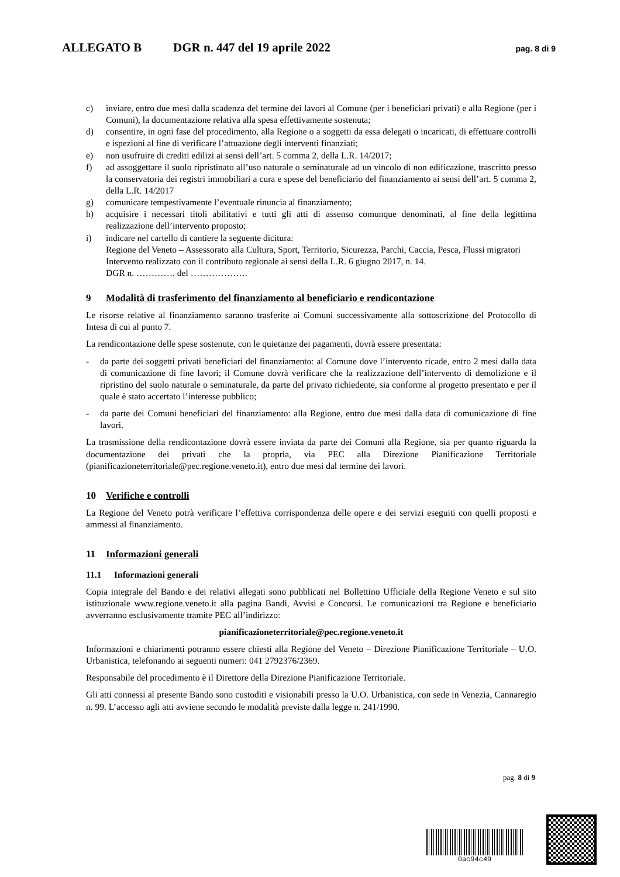ALLEGATO B DGR n. 447 del 19 aprile 2022 pag. 8 di 9
c) inviare, entro due mesi dalla scadenza del termine dei lavori al Comune (per i beneficiari privati) e alla Regione (per i Comuni), la documentazione relativa alla spesa effettivamente sostenuta;
d) consentire, in ogni fase del procedimento, alla Regione o a soggetti da essa delegati o incaricati, di effettuare controlli e ispezioni al fine di verificare l’attuazione degli interventi finanziati;
e) non usufruire di crediti edilizi ai sensi dell’art. 5 comma 2, della L.R. 14/2017;
f) ad assoggettare il suolo ripristinato all’uso naturale o seminaturale ad un vincolo di non edificazione, trascritto presso la conservatoria dei registri immobiliari a cura e spese del beneficiario del finanziamento ai sensi dell’art. 5 comma 2, della L.R. 14/2017
g) comunicare tempestivamente l’eventuale rinuncia al finanziamento;
h) acquisire i necessari titoli abilitativi e tutti gli atti di assenso comunque denominati, al fine della legittima realizzazione dell’intervento proposto;
i) indicare nel cartello di cantiere la seguente dicitura:
Regione del Veneto – Assessorato alla Cultura, Sport, Territorio, Sicurezza, Parchi, Caccia, Pesca, Flussi migratori
Intervento realizzato con il contributo regionale ai sensi della L.R. 6 giugno 2017, n. 14.
DGR n. …………. del ……………….
9 Modalità di trasferimento del finanziamento al beneficiario e rendicontazione
Le risorse relative al finanziamento saranno trasferite ai Comuni successivamente alla sottoscrizione del Protocollo di Intesa di cui al punto 7.
La rendicontazione delle spese sostenute, con le quietanze dei pagamenti, dovrà essere presentata:
- da parte dei soggetti privati beneficiari del finanziamento: al Comune dove l’intervento ricade, entro 2 mesi dalla data di comunicazione di fine lavori; il Comune dovrà verificare che la realizzazione dell’intervento di demolizione e il ripristino del suolo naturale o seminaturale, da parte del privato richiedente, sia conforme al progetto presentato e per il quale è stato accertato l’interesse pubblico;
- da parte dei Comuni beneficiari del finanziamento: alla Regione, entro due mesi dalla data di comunicazione di fine lavori.
La trasmissione della rendicontazione dovrà essere inviata da parte dei Comuni alla Regione, sia per quanto riguarda la documentazione dei privati che la propria, via PEC alla Direzione Pianificazione Territoriale (pianificazioneterritoriale@pec.regione.veneto.it), entro due mesi dal termine dei lavori.
10 Verifiche e controlli
La Regione del Veneto potrà verificare l’effettiva corrispondenza delle opere e dei servizi eseguiti con quelli proposti e ammessi al finanziamento.
11 Informazioni generali
11.1 Informazioni generali
Copia integrale del Bando e dei relativi allegati sono pubblicati nel Bollettino Ufficiale della Regione Veneto e sul sito istituzionale www.regione.veneto.it alla pagina Bandi, Avvisi e Concorsi. Le comunicazioni tra Regione e beneficiario avverranno esclusivamente tramite PEC all’indirizzo:
pianificazioneterritoriale@pec.regione.veneto.it
Informazioni e chiarimenti potranno essere chiesti alla Regione del Veneto – Direzione Pianificazione Territoriale – U.O. Urbanistica, telefonando ai seguenti numeri: 041 2792376/2369.
Responsabile del procedimento è il Direttore della Direzione Pianificazione Territoriale.
Gli atti connessi al presente Bando sono custoditi e visionabili presso la U.O. Urbanistica, con sede in Venezia, Cannaregio n. 99. L’accesso agli atti avviene secondo le modalità previste dalla legge n. 241/1990.
pag. 8 di 9
0ac94c49